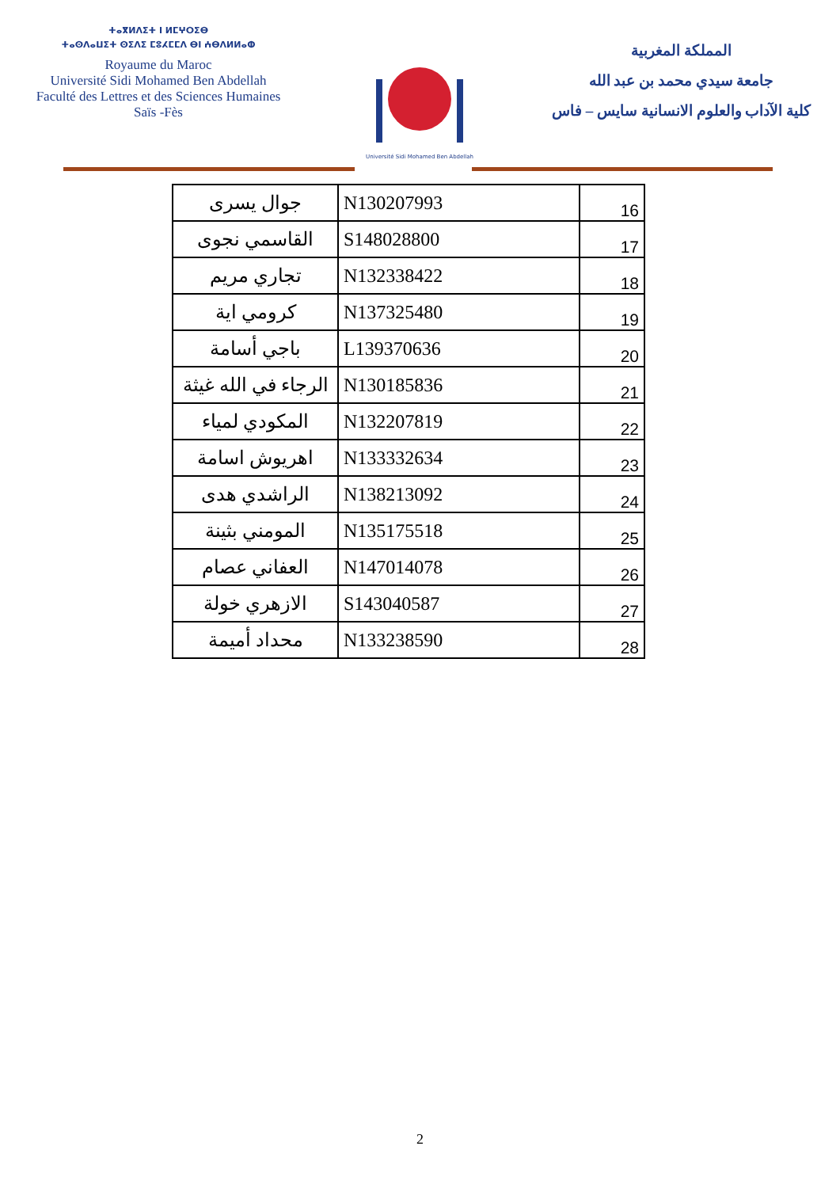ⵜⴰⴳⵍⴷⵉⵜ ⵏ ⵍⵎⵖⵔⵉⴱ
ⵜⴰⵙⴷⴰⵡⵉⵜ ⵙⵉⴷⵉ ⵎⵓⵃⵎⵎⴷ ⴱⵏ ⵄⴱⴷⵍⵍⴰⵀ
Royaume du Maroc
Université Sidi Mohamed Ben Abdellah
Faculté des Lettres et des Sciences Humaines
Saïs -Fès
Université Sidi Mohamed Ben Abdellah
المملكة المغربية
جامعة سيدي محمد بن عبد الله
كلية الآداب والعلوم الانسانية سايس – فاس
| جوال يسرى | N130207993 | 16 |
| القاسمي نجوى | S148028800 | 17 |
| تجاري مريم | N132338422 | 18 |
| كرومي اية | N137325480 | 19 |
| باجي أسامة | L139370636 | 20 |
| الرجاء في الله غيثة | N130185836 | 21 |
| المكودي لمياء | N132207819 | 22 |
| اهريوش اسامة | N133332634 | 23 |
| الراشدي هدى | N138213092 | 24 |
| المومني بثينة | N135175518 | 25 |
| العفاني عصام | N147014078 | 26 |
| الازهري خولة | S143040587 | 27 |
| محداد أميمة | N133238590 | 28 |
2